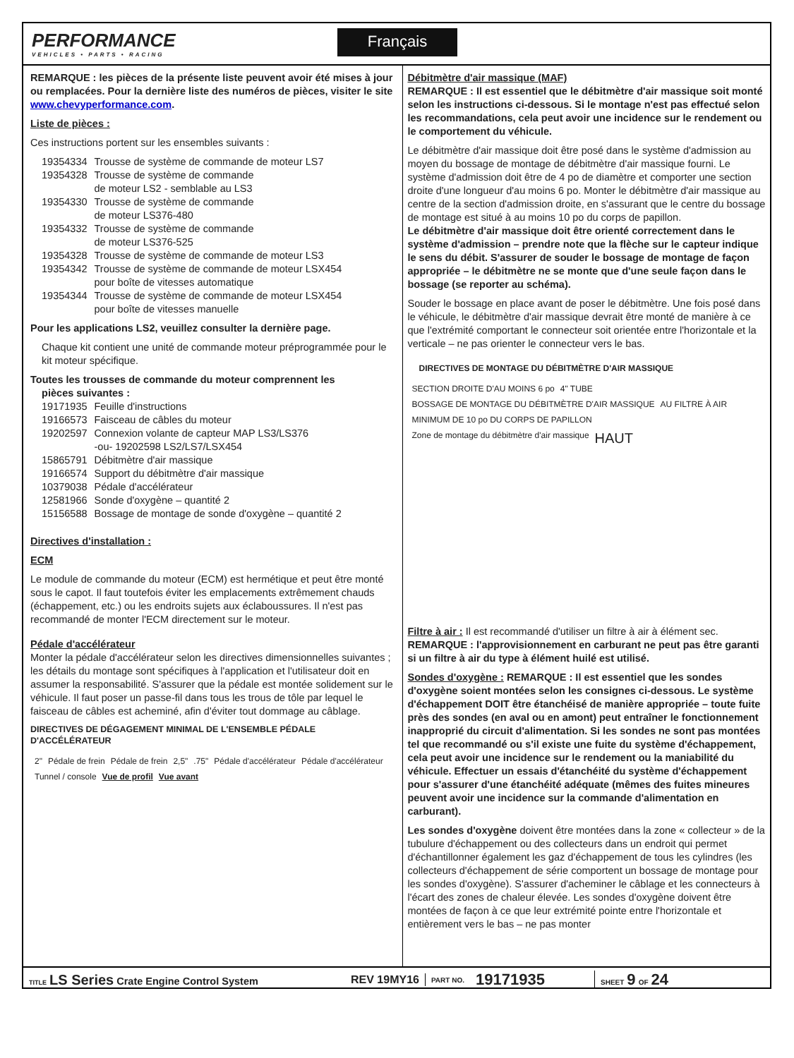PERFORMANCE
VEHICLES • PARTS • RACING
Français
REMARQUE : les pièces de la présente liste peuvent avoir été mises à jour ou remplacées. Pour la dernière liste des numéros de pièces, visiter le site www.chevyperformance.com.
Liste de pièces :
Ces instructions portent sur les ensembles suivants :
| 19354334 | Trousse de système de commande de moteur LS7 |
| 19354328 | Trousse de système de commande de moteur LS2 - semblable au LS3 |
| 19354330 | Trousse de système de commande de moteur LS376-480 |
| 19354332 | Trousse de système de commande de moteur LS376-525 |
| 19354328 | Trousse de système de commande de moteur LS3 |
| 19354342 | Trousse de système de commande de moteur LSX454 pour boîte de vitesses automatique |
| 19354344 | Trousse de système de commande de moteur LSX454 pour boîte de vitesses manuelle |
Pour les applications LS2, veuillez consulter la dernière page.
Chaque kit contient une unité de commande moteur préprogrammée pour le kit moteur spécifique.
Toutes les trousses de commande du moteur comprennent les
pièces suivantes :
| 19171935 | Feuille d'instructions |
| 19166573 | Faisceau de câbles du moteur |
| 19202597 | Connexion volante de capteur MAP LS3/LS376 -ou- 19202598 LS2/LS7/LSX454 |
| 15865791 | Débitmètre d'air massique |
| 19166574 | Support du débitmètre d'air massique |
| 10379038 | Pédale d'accélérateur |
| 12581966 | Sonde d'oxygène – quantité 2 |
| 15156588 | Bossage de montage de sonde d'oxygène – quantité 2 |
Directives d'installation :
ECM
Le module de commande du moteur (ECM) est hermétique et peut être monté sous le capot. Il faut toutefois éviter les emplacements extrêmement chauds (échappement, etc.) ou les endroits sujets aux éclaboussures. Il n'est pas recommandé de monter l'ECM directement sur le moteur.
Pédale d'accélérateur
Monter la pédale d'accélérateur selon les directives dimensionnelles suivantes ; les détails du montage sont spécifiques à l'application et l'utilisateur doit en assumer la responsabilité. S'assurer que la pédale est montée solidement sur le véhicule. Il faut poser un passe-fil dans tous les trous de tôle par lequel le faisceau de câbles est acheminé, afin d'éviter tout dommage au câblage.
DIRECTIVES DE DÉGAGEMENT MINIMAL DE L'ENSEMBLE PÉDALE D'ACCÉLÉRATEUR
2" Pédale de frein Pédale de frein 2,5" .75" Pédale d'accélérateur Pédale d'accélérateur Tunnel / console Vue de profil Vue avant
Débitmètre d'air massique (MAF)
REMARQUE : Il est essentiel que le débitmètre d'air massique soit monté selon les instructions ci-dessous. Si le montage n'est pas effectué selon les recommandations, cela peut avoir une incidence sur le rendement ou le comportement du véhicule.
Le débitmètre d'air massique doit être posé dans le système d'admission au moyen du bossage de montage de débitmètre d'air massique fourni. Le système d'admission doit être de 4 po de diamètre et comporter une section droite d'une longueur d'au moins 6 po. Monter le débitmètre d'air massique au centre de la section d'admission droite, en s'assurant que le centre du bossage de montage est situé à au moins 10 po du corps de papillon.
Le débitmètre d'air massique doit être orienté correctement dans le système d'admission – prendre note que la flèche sur le capteur indique le sens du débit. S'assurer de souder le bossage de montage de façon appropriée – le débitmètre ne se monte que d'une seule façon dans le bossage (se reporter au schéma).
Souder le bossage en place avant de poser le débitmètre. Une fois posé dans le véhicule, le débitmètre d'air massique devrait être monté de manière à ce que l'extrémité comportant le connecteur soit orientée entre l'horizontale et la verticale – ne pas orienter le connecteur vers le bas.
DIRECTIVES DE MONTAGE DU DÉBITMÈTRE D'AIR MASSIQUE
SECTION DROITE D'AU MOINS 6 po 4" TUBE BOSSAGE DE MONTAGE DU DÉBITMÈTRE D'AIR MASSIQUE AU FILTRE À AIR MINIMUM DE 10 po DU CORPS DE PAPILLON Zone de montage du débitmètre d'air massique HAUT
Filtre à air : Il est recommandé d'utiliser un filtre à air à élément sec. REMARQUE : l'approvisionnement en carburant ne peut pas être garanti si un filtre à air du type à élément huilé est utilisé.
Sondes d'oxygène : REMARQUE : Il est essentiel que les sondes d'oxygène soient montées selon les consignes ci-dessous. Le système d'échappement DOIT être étanchéisé de manière appropriée – toute fuite près des sondes (en aval ou en amont) peut entraîner le fonctionnement inapproprié du circuit d'alimentation. Si les sondes ne sont pas montées tel que recommandé ou s'il existe une fuite du système d'échappement, cela peut avoir une incidence sur le rendement ou la maniabilité du véhicule. Effectuer un essais d'étanchéité du système d'échappement pour s'assurer d'une étanchéité adéquate (mêmes des fuites mineures peuvent avoir une incidence sur la commande d'alimentation en carburant).
Les sondes d'oxygène doivent être montées dans la zone « collecteur » de la tubulure d'échappement ou des collecteurs dans un endroit qui permet d'échantillonner également les gaz d'échappement de tous les cylindres (les collecteurs d'échappement de série comportent un bossage de montage pour les sondes d'oxygène). S'assurer d'acheminer le câblage et les connecteurs à l'écart des zones de chaleur élevée. Les sondes d'oxygène doivent être montées de façon à ce que leur extrémité pointe entre l'horizontale et entièrement vers le bas – ne pas monter
TITLE LS Series Crate Engine Control System REV 19MY16
PART NO.
19171935
SHEET 9 OF 24